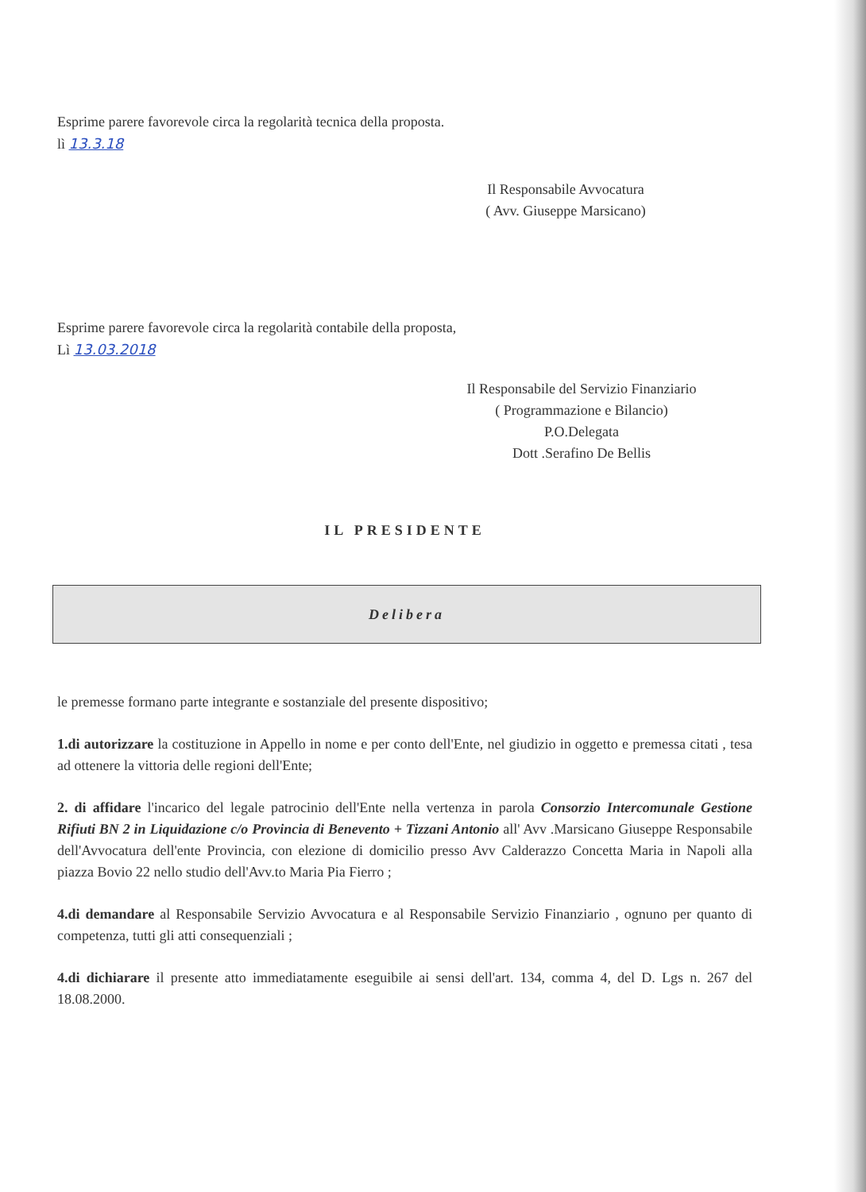Esprime parere favorevole circa la regolarità tecnica della proposta.
lì 13.3.18
Il Responsabile Avvocatura
( Avv. Giuseppe Marsicano)
Esprime parere favorevole circa la regolarità contabile della proposta,
Lì 13.03.2018
Il Responsabile del Servizio Finanziario
( Programmazione e Bilancio)
P.O.Delegata
Dott .Serafino De Bellis
IL PRESIDENTE
Delibera
le premesse formano parte integrante e sostanziale del presente dispositivo;
1.di autorizzare la costituzione in Appello in nome e per conto dell'Ente, nel giudizio in oggetto e premessa citati , tesa ad ottenere la vittoria delle regioni dell'Ente;
2. di affidare l'incarico del legale patrocinio dell'Ente nella vertenza in parola Consorzio Intercomunale Gestione Rifiuti BN 2 in Liquidazione c/o Provincia di Benevento + Tizzani Antonio all' Avv .Marsicano Giuseppe Responsabile dell'Avvocatura dell'ente Provincia, con elezione di domicilio presso Avv Calderazzo Concetta Maria in Napoli alla piazza Bovio 22 nello studio dell'Avv.to Maria Pia Fierro ;
4.di demandare al Responsabile Servizio Avvocatura e al Responsabile Servizio Finanziario , ognuno per quanto di competenza, tutti gli atti consequenziali ;
4.di dichiarare il presente atto immediatamente eseguibile ai sensi dell'art. 134, comma 4, del D. Lgs n. 267 del 18.08.2000.